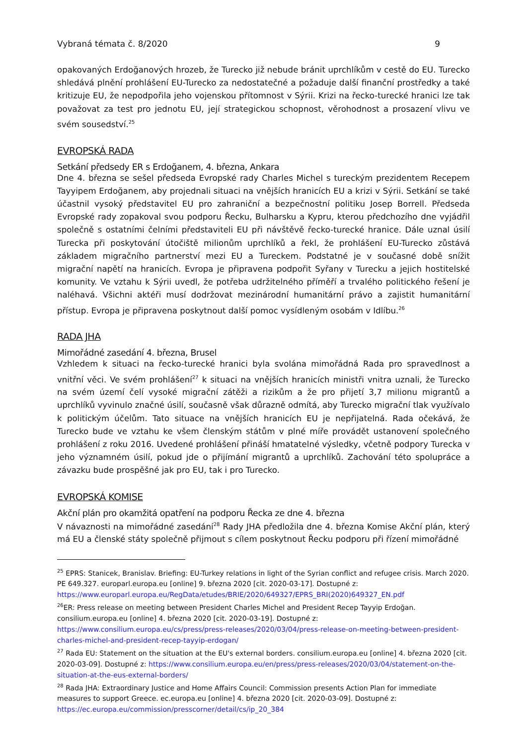Vybraná témata č. 8/2020 9
opakovaných Erdoğanových hrozeb, že Turecko již nebude bránit uprchlíkům v cestě do EU. Turecko shledává plnění prohlášení EU-Turecko za nedostatečné a požaduje další finanční prostředky a také kritizuje EU, že nepodpořila jeho vojenskou přítomnost v Sýrii. Krizi na řecko-turecké hranici lze tak považovat za test pro jednotu EU, její strategickou schopnost, věrohodnost a prosazení vlivu ve svém sousedství.<sup>25</sup>
EVROPSKÁ RADA
Setkání předsedy ER s Erdoğanem, 4. března, Ankara
Dne 4. března se sešel předseda Evropské rady Charles Michel s tureckým prezidentem Recepem Tayyipem Erdoğanem, aby projednali situaci na vnějších hranicích EU a krizi v Sýrii. Setkání se také účastnil vysoký představitel EU pro zahraniční a bezpečnostní politiku Josep Borrell. Předseda Evropské rady zopakoval svou podporu Řecku, Bulharsku a Kypru, kterou předchozího dne vyjádřil společně s ostatními čelními představiteli EU při návštěvě řecko-turecké hranice. Dále uznal úsilí Turecka při poskytování útočiště milionům uprchlíků a řekl, že prohlášení EU-Turecko zůstává základem migračního partnerství mezi EU a Tureckem. Podstatné je v současné době snížit migrační napětí na hranicích. Evropa je připravena podpořit Syřany v Turecku a jejich hostitelské komunity. Ve vztahu k Sýrii uvedl, že potřeba udržitelného příměří a trvalého politického řešení je naléhavá. Všichni aktéři musí dodržovat mezinárodní humanitární právo a zajistit humanitární přístup. Evropa je připravena poskytnout další pomoc vysídleným osobám v Idlíbu.<sup>26</sup>
RADA JHA
Mimořádné zasedání 4. března, Brusel
Vzhledem k situaci na řecko-turecké hranici byla svolána mimořádná Rada pro spravedlnost a vnitřní věci. Ve svém prohlášení<sup>27</sup> k situaci na vnějších hranicích ministři vnitra uznali, že Turecko na svém území čelí vysoké migrační zátěži a rizikům a že pro přijetí 3,7 milionu migrantů a uprchlíků vyvinulo značné úsilí, současně však důrazně odmítá, aby Turecko migrační tlak využívalo k politickým účelům. Tato situace na vnějších hranicích EU je nepřijatelná. Rada očekává, že Turecko bude ve vztahu ke všem členským státům v plné míře provádět ustanovení společného prohlášení z roku 2016. Uvedené prohlášení přináší hmatatelné výsledky, včetně podpory Turecka v jeho významném úsilí, pokud jde o přijímání migrantů a uprchlíků. Zachování této spolupráce a závazku bude prospěšné jak pro EU, tak i pro Turecko.
EVROPSKÁ KOMISE
Akční plán pro okamžitá opatření na podporu Řecka ze dne 4. března
V návaznosti na mimořádné zasedání<sup>28</sup> Rady JHA předložila dne 4. března Komise Akční plán, který má EU a členské státy společně přijmout s cílem poskytnout Řecku podporu při řízení mimořádné
<sup>25</sup> EPRS: Stanicek, Branislav. Briefing: EU-Turkey relations in light of the Syrian conflict and refugee crisis. March 2020. PE 649.327. europarl.europa.eu [online] 9. března 2020 [cit. 2020-03-17]. Dostupné z: https://www.europarl.europa.eu/RegData/etudes/BRIE/2020/649327/EPRS_BRI(2020)649327_EN.pdf
<sup>26</sup> ER: Press release on meeting between President Charles Michel and President Recep Tayyip Erdoğan. consilium.europa.eu [online] 4. března 2020 [cit. 2020-03-19]. Dostupné z: https://www.consilium.europa.eu/cs/press/press-releases/2020/03/04/press-release-on-meeting-between-president-charles-michel-and-president-recep-tayyip-erdogan/
<sup>27</sup> Rada EU: Statement on the situation at the EU's external borders. consilium.europa.eu [online] 4. března 2020 [cit. 2020-03-09]. Dostupné z: https://www.consilium.europa.eu/en/press/press-releases/2020/03/04/statement-on-the-situation-at-the-eus-external-borders/
<sup>28</sup> Rada JHA: Extraordinary Justice and Home Affairs Council: Commission presents Action Plan for immediate measures to support Greece. ec.europa.eu [online] 4. března 2020 [cit. 2020-03-09]. Dostupné z: https://ec.europa.eu/commission/presscorner/detail/cs/ip_20_384